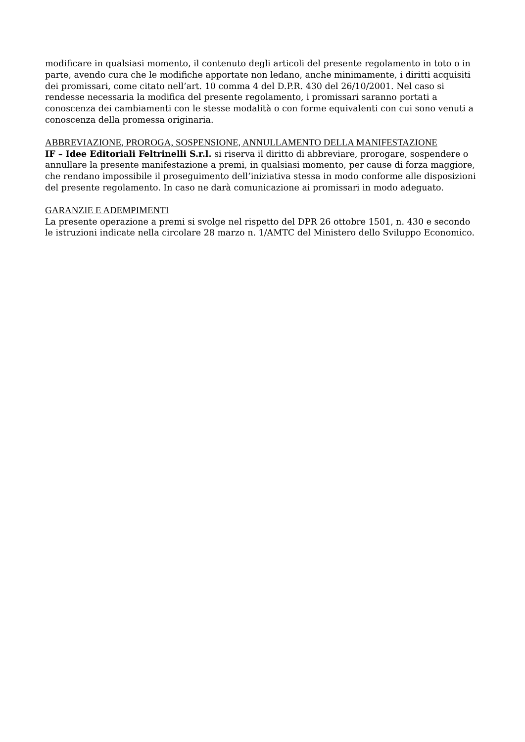modificare in qualsiasi momento, il contenuto degli articoli del presente regolamento in toto o in parte, avendo cura che le modifiche apportate non ledano, anche minimamente, i diritti acquisiti dei promissari, come citato nell’art. 10 comma 4 del D.P.R. 430 del 26/10/2001. Nel caso si rendesse necessaria la modifica del presente regolamento, i promissari saranno portati a conoscenza dei cambiamenti con le stesse modalità o con forme equivalenti con cui sono venuti a conoscenza della promessa originaria.
ABBREVIAZIONE, PROROGA, SOSPENSIONE, ANNULLAMENTO DELLA MANIFESTAZIONE
IF – Idee Editoriali Feltrinelli S.r.l. si riserva il diritto di abbreviare, prorogare, sospendere o annullare la presente manifestazione a premi, in qualsiasi momento, per cause di forza maggiore, che rendano impossibile il proseguimento dell’iniziativa stessa in modo conforme alle disposizioni del presente regolamento. In caso ne darà comunicazione ai promissari in modo adeguato.
GARANZIE E ADEMPIMENTI
La presente operazione a premi si svolge nel rispetto del DPR 26 ottobre 1501, n. 430 e secondo le istruzioni indicate nella circolare 28 marzo n. 1/AMTC del Ministero dello Sviluppo Economico.